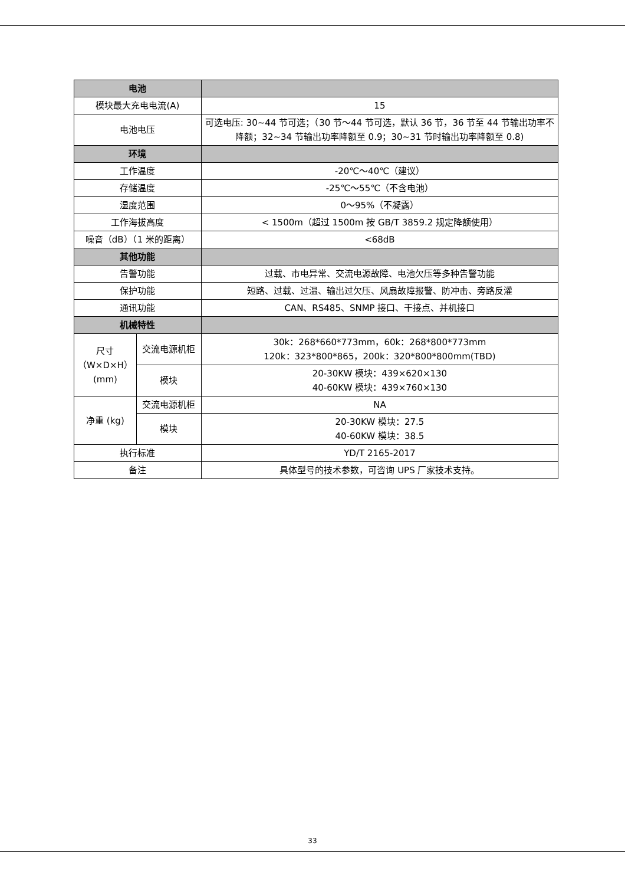| 电池 | | |
| --- | --- | --- |
| 模块最大充电电流(A) | | 15 |
| 电池电压 | | 可选电压: 30~44 节可选；（30 节～44 节可选，默认 36 节，36 节至 44 节输出功率不降额；32~34 节输出功率降额至 0.9；30~31 节时输出功率降额至 0.8) |
| 环境 | | |
| 工作温度 | | -20℃～40℃（建议） |
| 存储温度 | | -25℃～55℃（不含电池） |
| 湿度范围 | | 0～95%（不凝露） |
| 工作海拔高度 | | < 1500m（超过 1500m 按 GB/T 3859.2 规定降额使用） |
| 噪音（dB）（1 米的距离） | | <68dB |
| 其他功能 | | |
| 告警功能 | | 过载、市电异常、交流电源故障、电池欠压等多种告警功能 |
| 保护功能 | | 短路、过载、过温、输出过欠压、风扇故障报警、防冲击、旁路反灌 |
| 通讯功能 | | CAN、RS485、SNMP 接口、干接点、并机接口 |
| 机械特性 | | |
| 尺寸（W×D×H）(mm) | 交流电源机柜 | 30k：268*660*773mm，60k：268*800*773mm 120k：323*800*865，200k：320*800*800mm(TBD) |
| | 模块 | 20-30KW 模块：439×620×130 40-60KW 模块：439×760×130 |
| 净重 (kg) | 交流电源机柜 | NA |
| | 模块 | 20-30KW 模块：27.5 40-60KW 模块：38.5 |
| 执行标准 | | YD/T 2165-2017 |
| 备注 | | 具体型号的技术参数，可咨询 UPS 厂家技术支持。 |
33